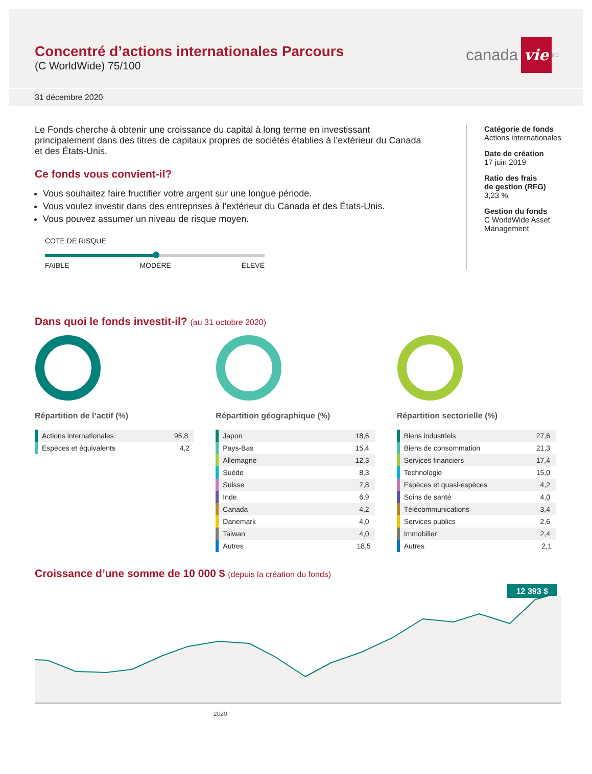Concentré d’actions internationales Parcours
(C WorldWide) 75/100
canada vie<sup>MC</sup>
31 décembre 2020
Le Fonds cherche à obtenir une croissance du capital à long terme en investissant principalement dans des titres de capitaux propres de sociétés établies à l’extérieur du Canada et des États-Unis.
Ce fonds vous convient-il?
Vous souhaitez faire fructifier votre argent sur une longue période.
Vous voulez investir dans des entreprises à l’extérieur du Canada et des États-Unis.
Vous pouvez assumer un niveau de risque moyen.
COTE DE RISQUE
FAIBLE MODÉRÉ ÉLEVÉ
Catégorie de fonds
Actions internationales
Date de création
17 juin 2019
Ratio des frais
de gestion (RFG)
3,23 %
Gestion du fonds
C WorldWide Asset Management
Dans quoi le fonds investit-il? (au 31 octobre 2020)
Répartition de l’actif (%)
| Actions internationales | 95,8 |
| Espèces et équivalents | 4,2 |
Répartition géographique (%)
| Japon | 18,6 |
| Pays-Bas | 15,4 |
| Allemagne | 12,3 |
| Suède | 8,3 |
| Suisse | 7,8 |
| Inde | 6,9 |
| Canada | 4,2 |
| Danemark | 4,0 |
| Taiwan | 4,0 |
| Autres | 18,5 |
Répartition sectorielle (%)
| Biens industriels | 27,6 |
| Biens de consommation | 21,3 |
| Services financiers | 17,4 |
| Technologie | 15,0 |
| Espèces et quasi-espèces | 4,2 |
| Soins de santé | 4,0 |
| Télécommunications | 3,4 |
| Services publics | 2,6 |
| Immobilier | 2,4 |
| Autres | 2,1 |
Croissance d’une somme de 10 000 $ (depuis la création du fonds)
12 393 $
2020